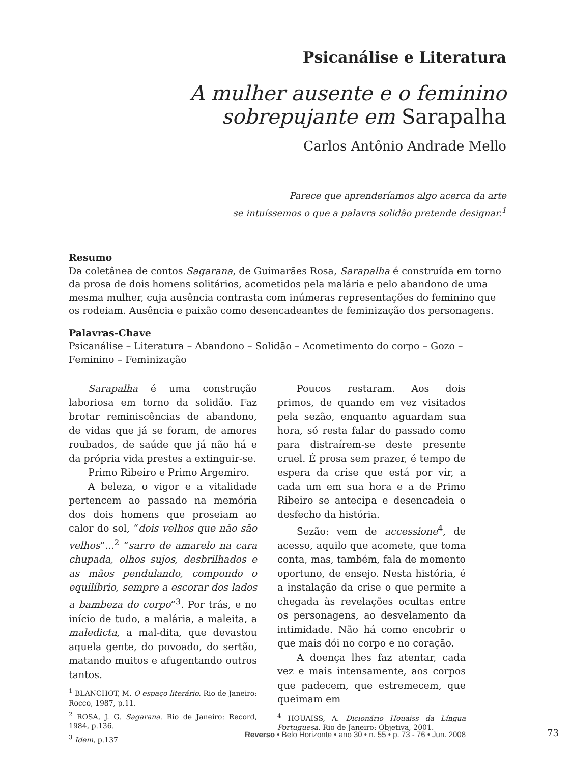Psicanálise e Literatura
A mulher ausente e o feminino sobrepujante em Sarapalha
Carlos Antônio Andrade Mello
Parece que aprenderíamos algo acerca da arte
se intuíssemos o que a palavra solidão pretende designar.<sup>1</sup>
Resumo
Da coletânea de contos Sagarana, de Guimarães Rosa, Sarapalha é construída em torno da prosa de dois homens solitários, acometidos pela malária e pelo abandono de uma mesma mulher, cuja ausência contrasta com inúmeras representações do feminino que os rodeiam. Ausência e paixão como desencadeantes de feminização dos personagens.
Palavras-Chave
Psicanálise – Literatura – Abandono – Solidão – Acometimento do corpo – Gozo – Feminino – Feminização
Sarapalha é uma construção laboriosa em torno da solidão. Faz brotar reminiscências de abandono, de vidas que já se foram, de amores roubados, de saúde que já não há e da própria vida prestes a extinguir-se.
Primo Ribeiro e Primo Argemiro.
A beleza, o vigor e a vitalidade pertencem ao passado na memória dos dois homens que proseiam ao calor do sol, “dois velhos que não são velhos”...<sup>2</sup> “sarro de amarelo na cara chupada, olhos sujos, desbrilhados e as mãos pendulando, compondo o equilíbrio, sempre a escorar dos lados a bambeza do corpo”<sup>3</sup>. Por trás, e no início de tudo, a malária, a maleita, a maledicta, a mal-dita, que devastou aquela gente, do povoado, do sertão, matando muitos e afugentando outros tantos.
<sup>1</sup> BLANCHOT, M. O espaço literário. Rio de Janeiro: Rocco, 1987, p.11.
<sup>2</sup> ROSA, J. G. Sagarana. Rio de Janeiro: Record, 1984, p.136.
<sup>3</sup> Idem, p.137
Poucos restaram. Aos dois primos, de quando em vez visitados pela sezão, enquanto aguardam sua hora, só resta falar do passado como para distraírem-se deste presente cruel. É prosa sem prazer, é tempo de espera da crise que está por vir, a cada um em sua hora e a de Primo Ribeiro se antecipa e desencadeia o desfecho da história.
Sezão: vem de accessione<sup>4</sup>, de acesso, aquilo que acomete, que toma conta, mas, também, fala de momento oportuno, de ensejo. Nesta história, é a instalação da crise o que permite a chegada às revelações ocultas entre os personagens, ao desvelamento da intimidade. Não há como encobrir o que mais dói no corpo e no coração.
A doença lhes faz atentar, cada vez e mais intensamente, aos corpos que padecem, que estremecem, que queimam em
<sup>4</sup> HOUAISS, A. Dicionário Houaiss da Língua Portuguesa. Rio de Janeiro: Objetiva, 2001.
Reverso • Belo Horizonte • ano 30 • n. 55 • p. 73 - 76 • Jun. 2008 73